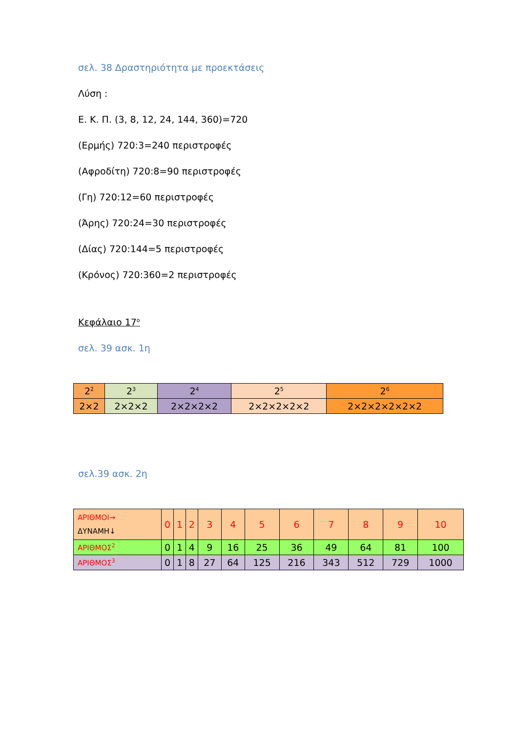σελ. 38 Δραστηριότητα με προεκτάσεις
Λύση :
Ε. Κ. Π. (3, 8, 12, 24, 144, 360)=720
(Ερμής) 720:3=240 περιστροφές
(Αφροδίτη) 720:8=90 περιστροφές
(Γη) 720:12=60 περιστροφές
(Άρης) 720:24=30 περιστροφές
(Δίας) 720:144=5 περιστροφές
(Κρόνος) 720:360=2 περιστροφές
Κεφάλαιο 17<sup>ο</sup>
σελ. 39 ασκ. 1η
| 2<sup>2</sup> | 2<sup>3</sup> | 2<sup>4</sup> | 2<sup>5</sup> | 2<sup>6</sup> |
| 2×2 | 2×2×2 | 2×2×2×2 | 2×2×2×2×2 | 2×2×2×2×2×2 |
σελ.39 ασκ. 2η
| ΑΡΙΘΜΟΙ→ ΔΥΝΑΜΗ↓ | 0 | 1 | 2 | 3 | 4 | 5 | 6 | 7 | 8 | 9 | 10 |
| ΑΡΙΘΜΟΣ<sup>2</sup> | 0 | 1 | 4 | 9 | 16 | 25 | 36 | 49 | 64 | 81 | 100 |
| ΑΡΙΘΜΟΣ<sup>3</sup> | 0 | 1 | 8 | 27 | 64 | 125 | 216 | 343 | 512 | 729 | 1000 |